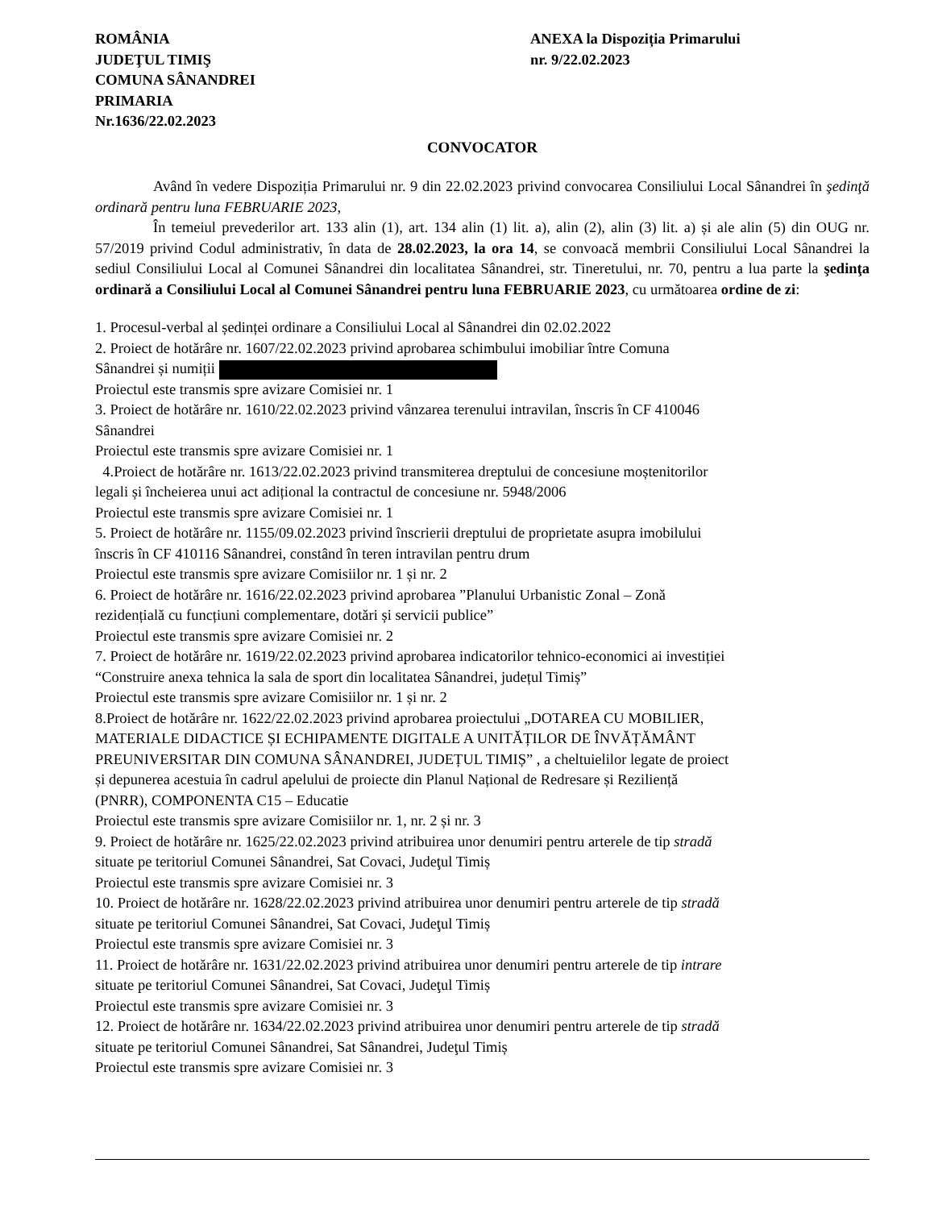ROMÂNIA
JUDEŢUL TIMIŞ
COMUNA SÂNANDREI
PRIMARIA
Nr.1636/22.02.2023
ANEXA la Dispoziția Primarului
nr. 9/22.02.2023
CONVOCATOR
Având în vedere Dispoziția Primarului nr. 9 din 22.02.2023 privind convocarea Consiliului Local Sânandrei în şedinţă ordinară pentru luna FEBRUARIE 2023,
În temeiul prevederilor art. 133 alin (1), art. 134 alin (1) lit. a), alin (2), alin (3) lit. a) și ale alin (5) din OUG nr. 57/2019 privind Codul administrativ, în data de 28.02.2023, la ora 14, se convoacă membrii Consiliului Local Sânandrei la sediul Consiliului Local al Comunei Sânandrei din localitatea Sânandrei, str. Tineretului, nr. 70, pentru a lua parte la şedinţa ordinară a Consiliului Local al Comunei Sânandrei pentru luna FEBRUARIE 2023, cu următoarea ordine de zi:
1. Procesul-verbal al ședinței ordinare a Consiliului Local al Sânandrei din 02.02.2022
2. Proiect de hotărâre nr. 1607/22.02.2023 privind aprobarea schimbului imobiliar între Comuna
Sânandrei și numiții
Proiectul este transmis spre avizare Comisiei nr. 1
3. Proiect de hotărâre nr. 1610/22.02.2023 privind vânzarea terenului intravilan, înscris în CF 410046
Sânandrei
Proiectul este transmis spre avizare Comisiei nr. 1
4.Proiect de hotărâre nr. 1613/22.02.2023 privind transmiterea dreptului de concesiune moștenitorilor
legali și încheierea unui act adițional la contractul de concesiune nr. 5948/2006
Proiectul este transmis spre avizare Comisiei nr. 1
5. Proiect de hotărâre nr. 1155/09.02.2023 privind înscrierii dreptului de proprietate asupra imobilului
înscris în CF 410116 Sânandrei, constând în teren intravilan pentru drum
Proiectul este transmis spre avizare Comisiilor nr. 1 și nr. 2
6. Proiect de hotărâre nr. 1616/22.02.2023 privind aprobarea ”Planului Urbanistic Zonal – Zonă
rezidențială cu funcțiuni complementare, dotări și servicii publice”
Proiectul este transmis spre avizare Comisiei nr. 2
7. Proiect de hotărâre nr. 1619/22.02.2023 privind aprobarea indicatorilor tehnico-economici ai investiției
“Construire anexa tehnica la sala de sport din localitatea Sânandrei, județul Timiș”
Proiectul este transmis spre avizare Comisiilor nr. 1 și nr. 2
8.Proiect de hotărâre nr. 1622/22.02.2023 privind aprobarea proiectului „DOTAREA CU MOBILIER,
MATERIALE DIDACTICE ȘI ECHIPAMENTE DIGITALE A UNITĂȚILOR DE ÎNVĂȚĂMÂNT
PREUNIVERSITAR DIN COMUNA SÂNANDREI, JUDEȚUL TIMIȘ” , a cheltuielilor legate de proiect
și depunerea acestuia în cadrul apelului de proiecte din Planul Național de Redresare și Reziliență
(PNRR), COMPONENTA C15 – Educatie
Proiectul este transmis spre avizare Comisiilor nr. 1, nr. 2 și nr. 3
9. Proiect de hotărâre nr. 1625/22.02.2023 privind atribuirea unor denumiri pentru arterele de tip stradă
situate pe teritoriul Comunei Sânandrei, Sat Covaci, Judeţul Timiș
Proiectul este transmis spre avizare Comisiei nr. 3
10. Proiect de hotărâre nr. 1628/22.02.2023 privind atribuirea unor denumiri pentru arterele de tip stradă
situate pe teritoriul Comunei Sânandrei, Sat Covaci, Judeţul Timiș
Proiectul este transmis spre avizare Comisiei nr. 3
11. Proiect de hotărâre nr. 1631/22.02.2023 privind atribuirea unor denumiri pentru arterele de tip intrare
situate pe teritoriul Comunei Sânandrei, Sat Covaci, Judeţul Timiș
Proiectul este transmis spre avizare Comisiei nr. 3
12. Proiect de hotărâre nr. 1634/22.02.2023 privind atribuirea unor denumiri pentru arterele de tip stradă
situate pe teritoriul Comunei Sânandrei, Sat Sânandrei, Judeţul Timiș
Proiectul este transmis spre avizare Comisiei nr. 3